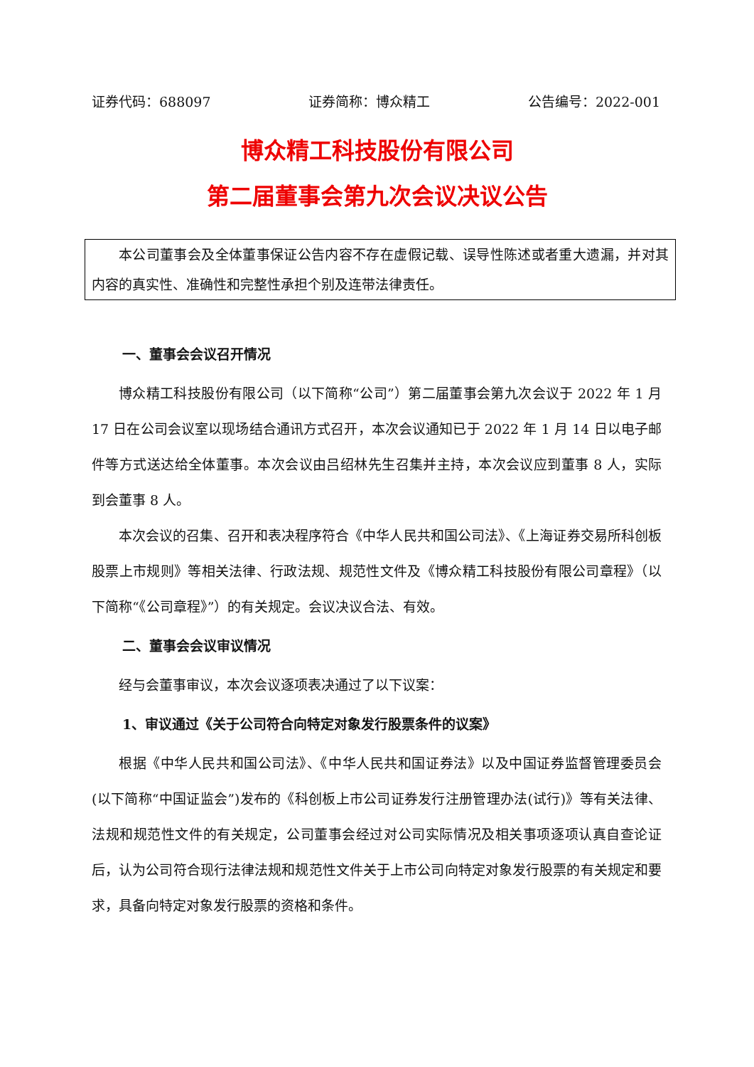证券代码：688097 证券简称：博众精工 公告编号：2022-001
博众精工科技股份有限公司
第二届董事会第九次会议决议公告
本公司董事会及全体董事保证公告内容不存在虚假记载、误导性陈述或者重大遗漏，并对其内容的真实性、准确性和完整性承担个别及连带法律责任。
一、董事会会议召开情况
博众精工科技股份有限公司（以下简称“公司”）第二届董事会第九次会议于 2022 年 1 月 17 日在公司会议室以现场结合通讯方式召开，本次会议通知已于 2022 年 1 月 14 日以电子邮件等方式送达给全体董事。本次会议由吕绍林先生召集并主持，本次会议应到董事 8 人，实际到会董事 8 人。
本次会议的召集、召开和表决程序符合《中华人民共和国公司法》、《上海证券交易所科创板股票上市规则》等相关法律、行政法规、规范性文件及《博众精工科技股份有限公司章程》（以下简称“《公司章程》”）的有关规定。会议决议合法、有效。
二、董事会会议审议情况
经与会董事审议，本次会议逐项表决通过了以下议案：
1、审议通过《关于公司符合向特定对象发行股票条件的议案》
根据《中华人民共和国公司法》、《中华人民共和国证券法》以及中国证券监督管理委员会(以下简称“中国证监会”)发布的《科创板上市公司证券发行注册管理办法(试行)》等有关法律、法规和规范性文件的有关规定，公司董事会经过对公司实际情况及相关事项逐项认真自查论证后，认为公司符合现行法律法规和规范性文件关于上市公司向特定对象发行股票的有关规定和要求，具备向特定对象发行股票的资格和条件。